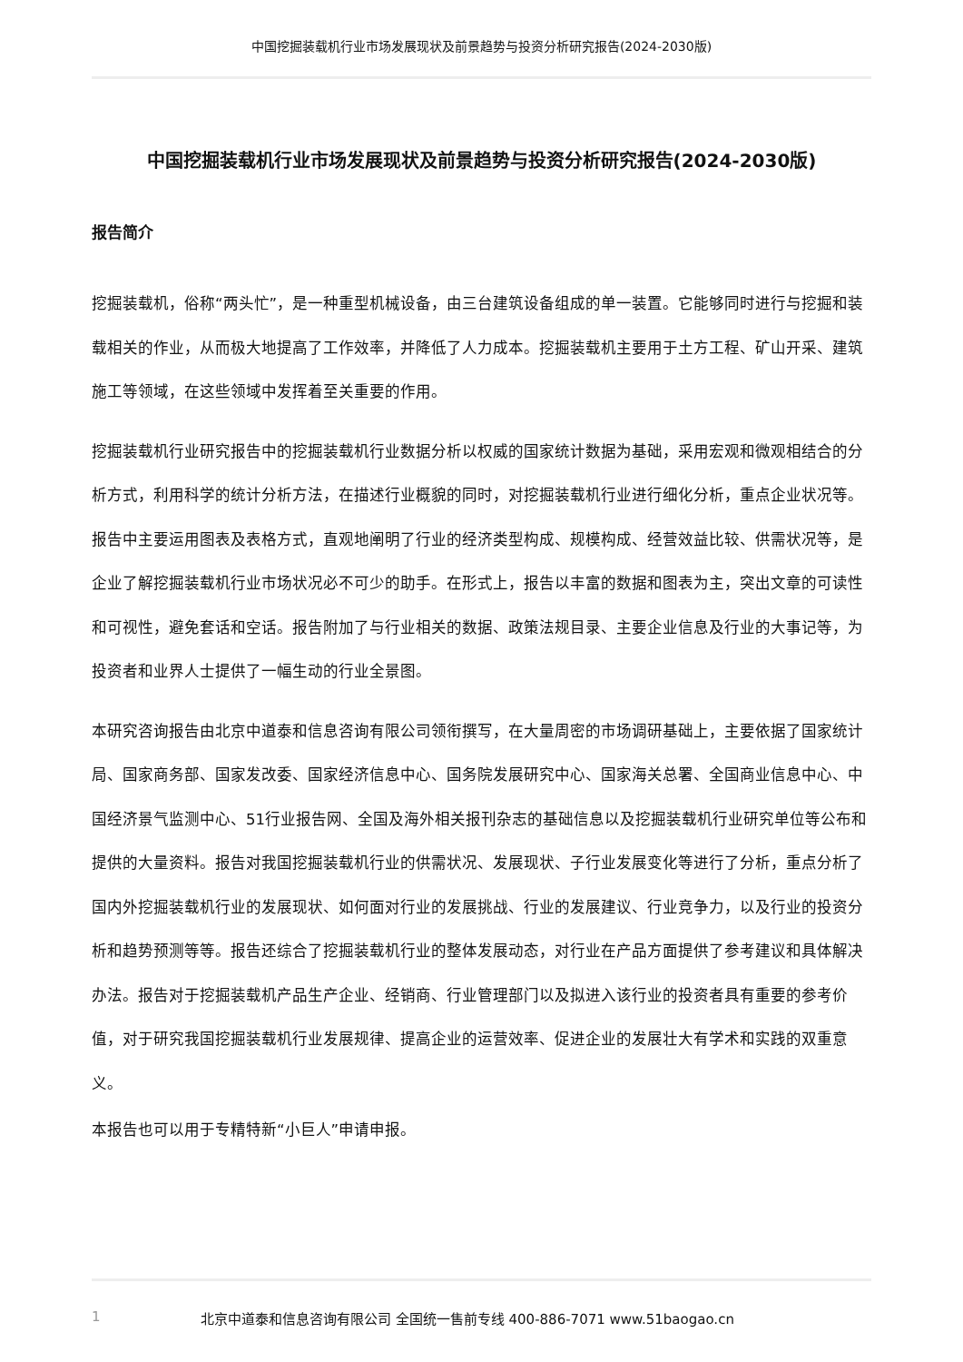中国挖掘装载机行业市场发展现状及前景趋势与投资分析研究报告(2024-2030版)
中国挖掘装载机行业市场发展现状及前景趋势与投资分析研究报告(2024-2030版)
报告简介
挖掘装载机，俗称“两头忙”，是一种重型机械设备，由三台建筑设备组成的单一装置。它能够同时进行与挖掘和装载相关的作业，从而极大地提高了工作效率，并降低了人力成本。挖掘装载机主要用于土方工程、矿山开采、建筑施工等领域，在这些领域中发挥着至关重要的作用。
挖掘装载机行业研究报告中的挖掘装载机行业数据分析以权威的国家统计数据为基础，采用宏观和微观相结合的分析方式，利用科学的统计分析方法，在描述行业概貌的同时，对挖掘装载机行业进行细化分析，重点企业状况等。报告中主要运用图表及表格方式，直观地阐明了行业的经济类型构成、规模构成、经营效益比较、供需状况等，是企业了解挖掘装载机行业市场状况必不可少的助手。在形式上，报告以丰富的数据和图表为主，突出文章的可读性和可视性，避免套话和空话。报告附加了与行业相关的数据、政策法规目录、主要企业信息及行业的大事记等，为投资者和业界人士提供了一幅生动的行业全景图。
本研究咨询报告由北京中道泰和信息咨询有限公司领衔撰写，在大量周密的市场调研基础上，主要依据了国家统计局、国家商务部、国家发改委、国家经济信息中心、国务院发展研究中心、国家海关总署、全国商业信息中心、中国经济景气监测中心、51行业报告网、全国及海外相关报刊杂志的基础信息以及挖掘装载机行业研究单位等公布和提供的大量资料。报告对我国挖掘装载机行业的供需状况、发展现状、子行业发展变化等进行了分析，重点分析了国内外挖掘装载机行业的发展现状、如何面对行业的发展挑战、行业的发展建议、行业竞争力，以及行业的投资分析和趋势预测等等。报告还综合了挖掘装载机行业的整体发展动态，对行业在产品方面提供了参考建议和具体解决办法。报告对于挖掘装载机产品生产企业、经销商、行业管理部门以及拟进入该行业的投资者具有重要的参考价值，对于研究我国挖掘装载机行业发展规律、提高企业的运营效率、促进企业的发展壮大有学术和实践的双重意义。
本报告也可以用于专精特新“小巨人”申请申报。
1 北京中道泰和信息咨询有限公司 全国统一售前专线 400-886-7071 www.51baogao.cn